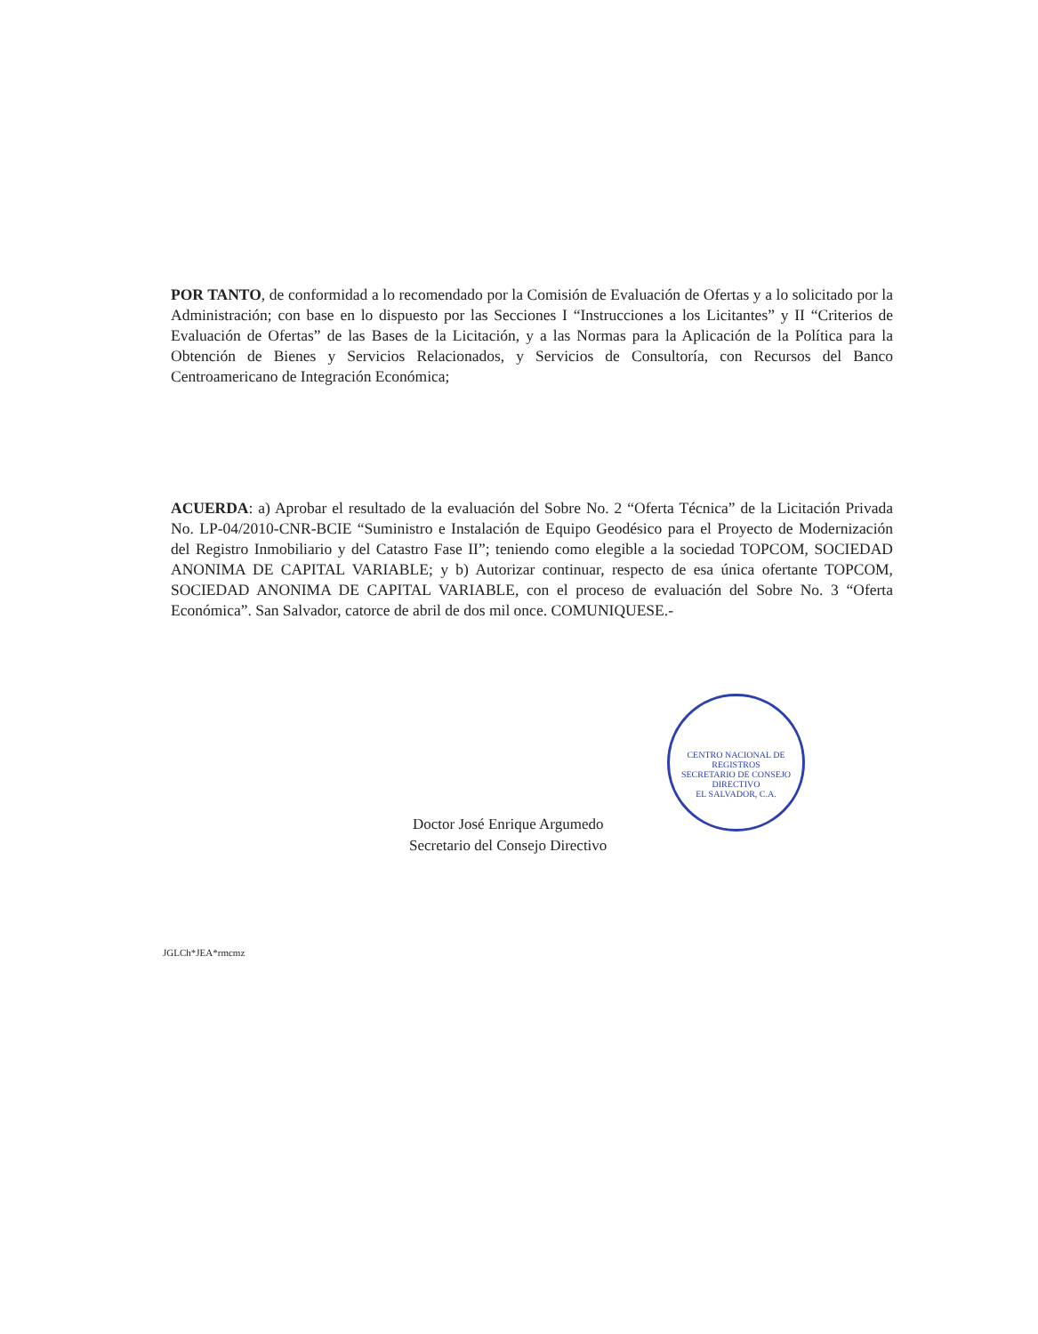POR TANTO, de conformidad a lo recomendado por la Comisión de Evaluación de Ofertas y a lo solicitado por la Administración; con base en lo dispuesto por las Secciones I “Instrucciones a los Licitantes” y II “Criterios de Evaluación de Ofertas” de las Bases de la Licitación, y a las Normas para la Aplicación de la Política para la Obtención de Bienes y Servicios Relacionados, y Servicios de Consultoría, con Recursos del Banco Centroamericano de Integración Económica;
ACUERDA: a) Aprobar el resultado de la evaluación del Sobre No. 2 “Oferta Técnica” de la Licitación Privada No. LP-04/2010-CNR-BCIE “Suministro e Instalación de Equipo Geodésico para el Proyecto de Modernización del Registro Inmobiliario y del Catastro Fase II”; teniendo como elegible a la sociedad TOPCOM, SOCIEDAD ANONIMA DE CAPITAL VARIABLE; y b) Autorizar continuar, respecto de esa única ofertante TOPCOM, SOCIEDAD ANONIMA DE CAPITAL VARIABLE, con el proceso de evaluación del Sobre No. 3 “Oferta Económica”. San Salvador, catorce de abril de dos mil once. COMUNIQUESE.-
CENTRO NACIONAL DE REGISTROS
SECRETARIO DE CONSEJO DIRECTIVO
EL SALVADOR, C.A.
Doctor José Enrique Argumedo
Secretario del Consejo Directivo
JGLCh*JEA*rmcmz